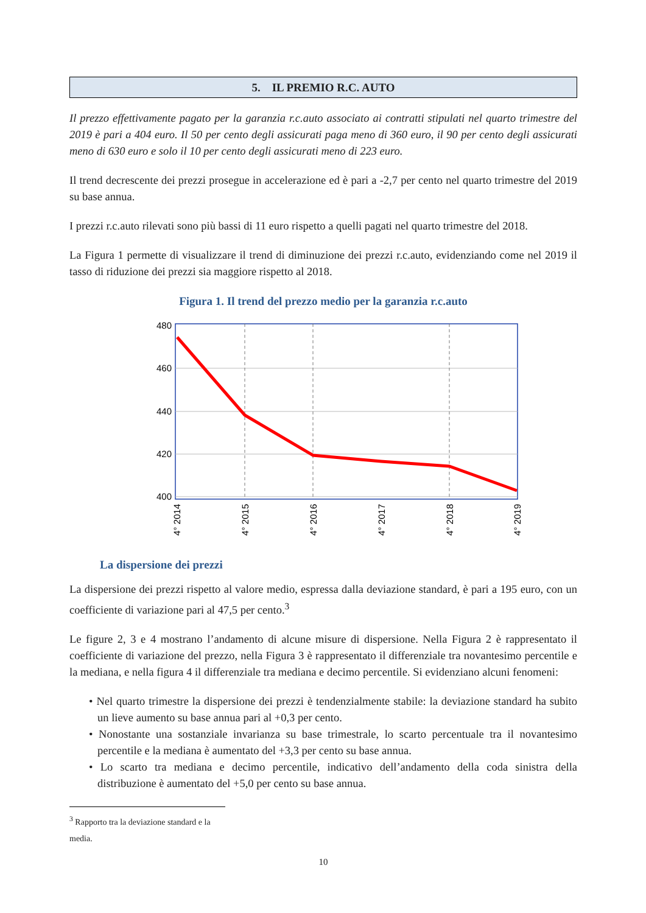5. IL PREMIO R.C. AUTO
Il prezzo effettivamente pagato per la garanzia r.c.auto associato ai contratti stipulati nel quarto trimestre del 2019 è pari a 404 euro. Il 50 per cento degli assicurati paga meno di 360 euro, il 90 per cento degli assicurati meno di 630 euro e solo il 10 per cento degli assicurati meno di 223 euro.
Il trend decrescente dei prezzi prosegue in accelerazione ed è pari a -2,7 per cento nel quarto trimestre del 2019 su base annua.
I prezzi r.c.auto rilevati sono più bassi di 11 euro rispetto a quelli pagati nel quarto trimestre del 2018.
La Figura 1 permette di visualizzare il trend di diminuzione dei prezzi r.c.auto, evidenziando come nel 2019 il tasso di riduzione dei prezzi sia maggiore rispetto al 2018.
Figura 1. Il trend del prezzo medio per la garanzia r.c.auto
480
460
440
420
400
4° 2014
4° 2015
4° 2016
4° 2017
4° 2018
4° 2019
La dispersione dei prezzi
La dispersione dei prezzi rispetto al valore medio, espressa dalla deviazione standard, è pari a 195 euro, con un coefficiente di variazione pari al 47,5 per cento.<sup>3</sup>
Le figure 2, 3 e 4 mostrano l’andamento di alcune misure di dispersione. Nella Figura 2 è rappresentato il coefficiente di variazione del prezzo, nella Figura 3 è rappresentato il differenziale tra novantesimo percentile e la mediana, e nella figura 4 il differenziale tra mediana e decimo percentile. Si evidenziano alcuni fenomeni:
• Nel quarto trimestre la dispersione dei prezzi è tendenzialmente stabile: la deviazione standard ha subito un lieve aumento su base annua pari al +0,3 per cento.
• Nonostante una sostanziale invarianza su base trimestrale, lo scarto percentuale tra il novantesimo percentile e la mediana è aumentato del +3,3 per cento su base annua.
• Lo scarto tra mediana e decimo percentile, indicativo dell’andamento della coda sinistra della distribuzione è aumentato del +5,0 per cento su base annua.
<sup>3</sup> Rapporto tra la deviazione standard e la media.
10